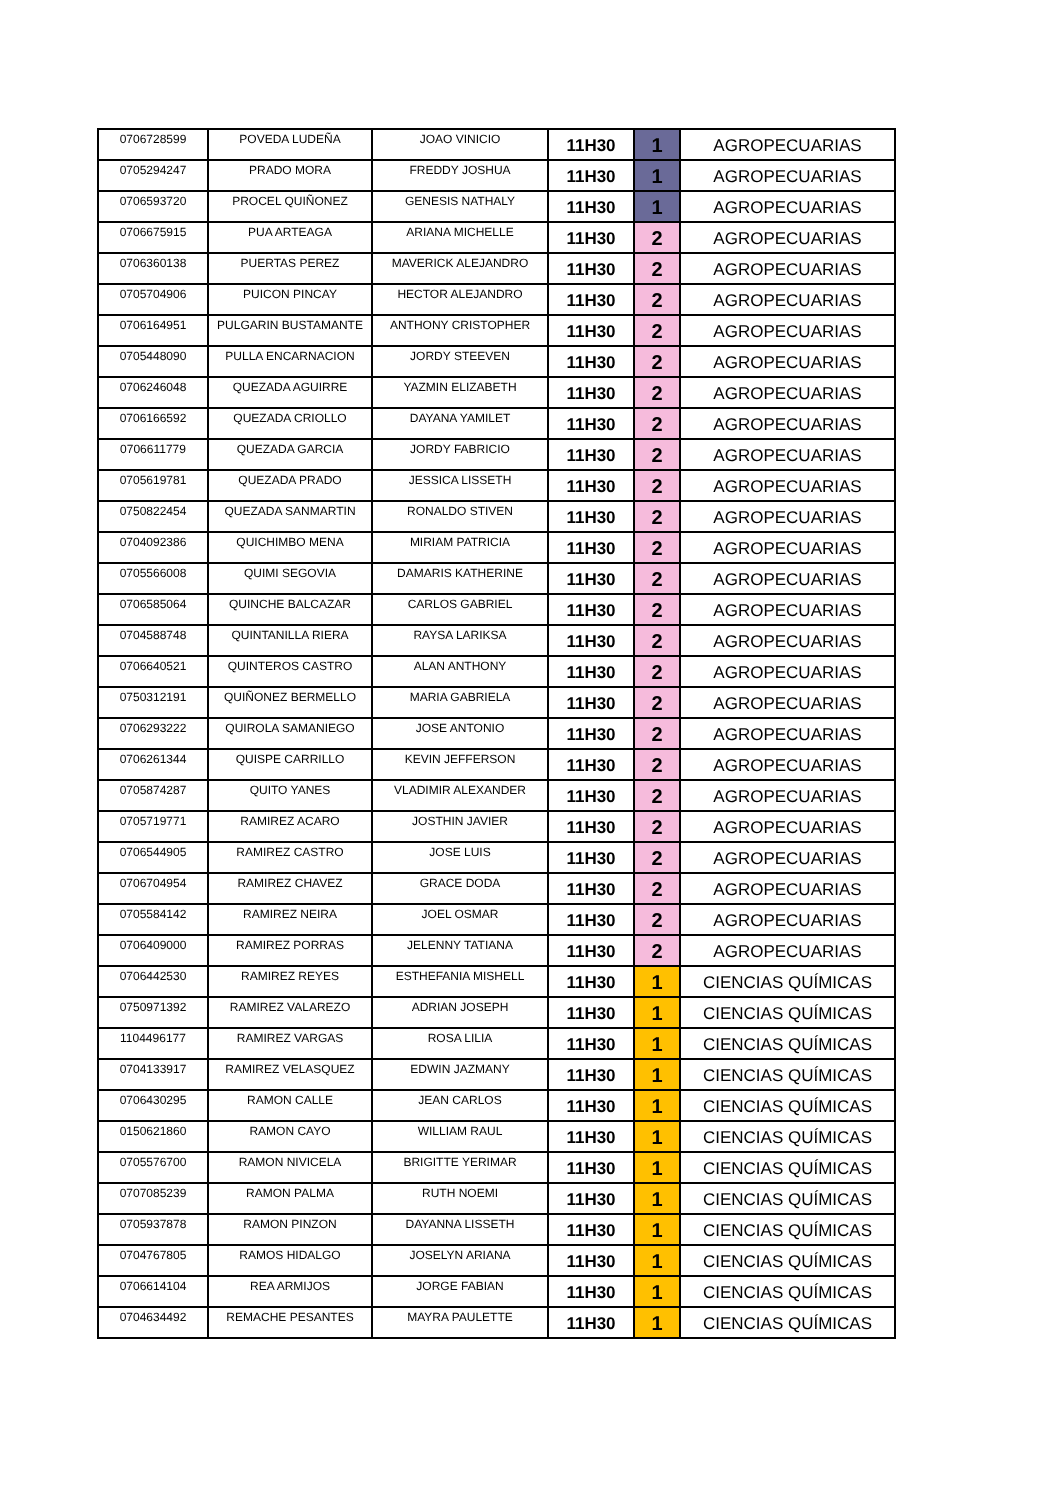| 0706728599 | POVEDA LUDEÑA | JOAO VINICIO | 11H30 | 1 | AGROPECUARIAS |
| 0705294247 | PRADO MORA | FREDDY JOSHUA | 11H30 | 1 | AGROPECUARIAS |
| 0706593720 | PROCEL QUIÑONEZ | GENESIS NATHALY | 11H30 | 1 | AGROPECUARIAS |
| 0706675915 | PUA ARTEAGA | ARIANA MICHELLE | 11H30 | 2 | AGROPECUARIAS |
| 0706360138 | PUERTAS PEREZ | MAVERICK ALEJANDRO | 11H30 | 2 | AGROPECUARIAS |
| 0705704906 | PUICON PINCAY | HECTOR ALEJANDRO | 11H30 | 2 | AGROPECUARIAS |
| 0706164951 | PULGARIN BUSTAMANTE | ANTHONY CRISTOPHER | 11H30 | 2 | AGROPECUARIAS |
| 0705448090 | PULLA ENCARNACION | JORDY STEEVEN | 11H30 | 2 | AGROPECUARIAS |
| 0706246048 | QUEZADA AGUIRRE | YAZMIN ELIZABETH | 11H30 | 2 | AGROPECUARIAS |
| 0706166592 | QUEZADA CRIOLLO | DAYANA YAMILET | 11H30 | 2 | AGROPECUARIAS |
| 0706611779 | QUEZADA GARCIA | JORDY FABRICIO | 11H30 | 2 | AGROPECUARIAS |
| 0705619781 | QUEZADA PRADO | JESSICA LISSETH | 11H30 | 2 | AGROPECUARIAS |
| 0750822454 | QUEZADA SANMARTIN | RONALDO STIVEN | 11H30 | 2 | AGROPECUARIAS |
| 0704092386 | QUICHIMBO MENA | MIRIAM PATRICIA | 11H30 | 2 | AGROPECUARIAS |
| 0705566008 | QUIMI SEGOVIA | DAMARIS KATHERINE | 11H30 | 2 | AGROPECUARIAS |
| 0706585064 | QUINCHE BALCAZAR | CARLOS GABRIEL | 11H30 | 2 | AGROPECUARIAS |
| 0704588748 | QUINTANILLA RIERA | RAYSA LARIKSA | 11H30 | 2 | AGROPECUARIAS |
| 0706640521 | QUINTEROS CASTRO | ALAN ANTHONY | 11H30 | 2 | AGROPECUARIAS |
| 0750312191 | QUIÑONEZ BERMELLO | MARIA GABRIELA | 11H30 | 2 | AGROPECUARIAS |
| 0706293222 | QUIROLA SAMANIEGO | JOSE ANTONIO | 11H30 | 2 | AGROPECUARIAS |
| 0706261344 | QUISPE CARRILLO | KEVIN JEFFERSON | 11H30 | 2 | AGROPECUARIAS |
| 0705874287 | QUITO YANES | VLADIMIR ALEXANDER | 11H30 | 2 | AGROPECUARIAS |
| 0705719771 | RAMIREZ ACARO | JOSTHIN JAVIER | 11H30 | 2 | AGROPECUARIAS |
| 0706544905 | RAMIREZ CASTRO | JOSE LUIS | 11H30 | 2 | AGROPECUARIAS |
| 0706704954 | RAMIREZ CHAVEZ | GRACE DODA | 11H30 | 2 | AGROPECUARIAS |
| 0705584142 | RAMIREZ NEIRA | JOEL OSMAR | 11H30 | 2 | AGROPECUARIAS |
| 0706409000 | RAMIREZ PORRAS | JELENNY TATIANA | 11H30 | 2 | AGROPECUARIAS |
| 0706442530 | RAMIREZ REYES | ESTHEFANIA MISHELL | 11H30 | 1 | CIENCIAS QUÍMICAS |
| 0750971392 | RAMIREZ VALAREZO | ADRIAN JOSEPH | 11H30 | 1 | CIENCIAS QUÍMICAS |
| 1104496177 | RAMIREZ VARGAS | ROSA LILIA | 11H30 | 1 | CIENCIAS QUÍMICAS |
| 0704133917 | RAMIREZ VELASQUEZ | EDWIN JAZMANY | 11H30 | 1 | CIENCIAS QUÍMICAS |
| 0706430295 | RAMON CALLE | JEAN CARLOS | 11H30 | 1 | CIENCIAS QUÍMICAS |
| 0150621860 | RAMON CAYO | WILLIAM RAUL | 11H30 | 1 | CIENCIAS QUÍMICAS |
| 0705576700 | RAMON NIVICELA | BRIGITTE YERIMAR | 11H30 | 1 | CIENCIAS QUÍMICAS |
| 0707085239 | RAMON PALMA | RUTH NOEMI | 11H30 | 1 | CIENCIAS QUÍMICAS |
| 0705937878 | RAMON PINZON | DAYANNA LISSETH | 11H30 | 1 | CIENCIAS QUÍMICAS |
| 0704767805 | RAMOS HIDALGO | JOSELYN ARIANA | 11H30 | 1 | CIENCIAS QUÍMICAS |
| 0706614104 | REA ARMIJOS | JORGE FABIAN | 11H30 | 1 | CIENCIAS QUÍMICAS |
| 0704634492 | REMACHE PESANTES | MAYRA PAULETTE | 11H30 | 1 | CIENCIAS QUÍMICAS |